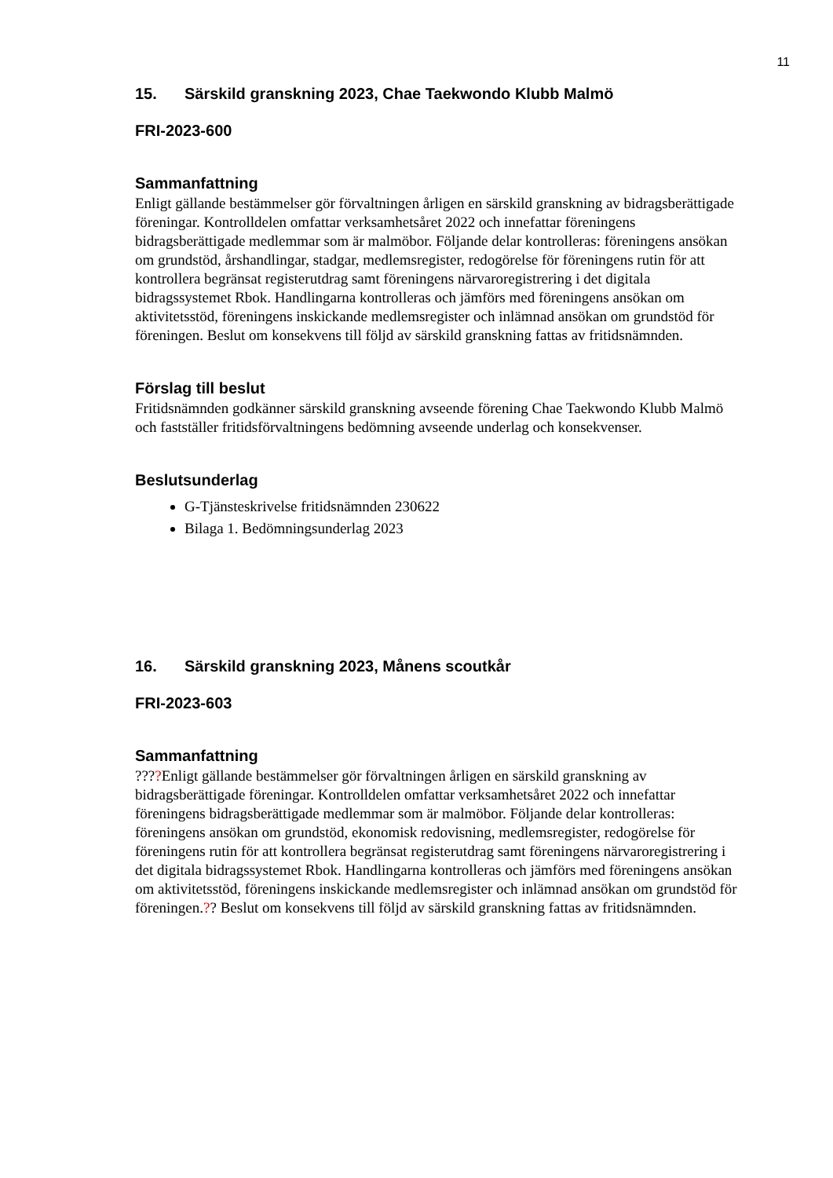11
15. Särskild granskning 2023, Chae Taekwondo Klubb Malmö
FRI-2023-600
Sammanfattning
Enligt gällande bestämmelser gör förvaltningen årligen en särskild granskning av bidragsberättigade föreningar. Kontrolldelen omfattar verksamhetsåret 2022 och innefattar föreningens bidragsberättigade medlemmar som är malmöbor. Följande delar kontrolleras: föreningens ansökan om grundstöd, årshandlingar, stadgar, medlemsregister, redogörelse för föreningens rutin för att kontrollera begränsat registerutdrag samt föreningens närvaroregistrering i det digitala bidragssystemet Rbok. Handlingarna kontrolleras och jämförs med föreningens ansökan om aktivitetsstöd, föreningens inskickande medlemsregister och inlämnad ansökan om grundstöd för föreningen. Beslut om konsekvens till följd av särskild granskning fattas av fritidsnämnden.
Förslag till beslut
Fritidsnämnden godkänner särskild granskning avseende förening Chae Taekwondo Klubb Malmö och fastställer fritidsförvaltningens bedömning avseende underlag och konsekvenser.
Beslutsunderlag
G-Tjänsteskrivelse fritidsnämnden 230622
Bilaga 1. Bedömningsunderlag 2023
16. Särskild granskning 2023, Månens scoutkår
FRI-2023-603
Sammanfattning
????Enligt gällande bestämmelser gör förvaltningen årligen en särskild granskning av bidragsberättigade föreningar. Kontrolldelen omfattar verksamhetsåret 2022 och innefattar föreningens bidragsberättigade medlemmar som är malmöbor. Följande delar kontrolleras: föreningens ansökan om grundstöd, ekonomisk redovisning, medlemsregister, redogörelse för föreningens rutin för att kontrollera begränsat registerutdrag samt föreningens närvaroregistrering i det digitala bidragssystemet Rbok. Handlingarna kontrolleras och jämförs med föreningens ansökan om aktivitetsstöd, föreningens inskickande medlemsregister och inlämnad ansökan om grundstöd för föreningen.?? Beslut om konsekvens till följd av särskild granskning fattas av fritidsnämnden.